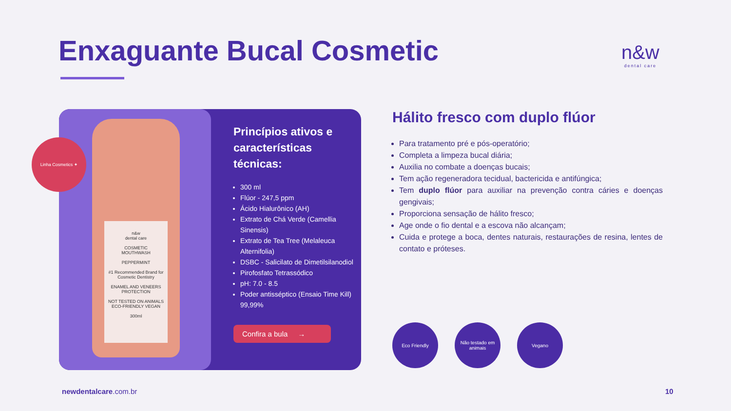Enxaguante Bucal Cosmetic n&w
dental care
n&w
dental care
COSMETIC
MOUTHWASH
PEPPERMINT
#1 Recommended Brand for Cosmetic Dentistry
ENAMEL AND VENEERS PROTECTION
NOT TESTED ON ANIMALS ECO-FRIENDLY VEGAN
300ml
Princípios ativos e características técnicas:
300 ml
Flúor - 247,5 ppm
Ácido Hialurônico (AH)
Extrato de Chá Verde (Camellia Sinensis)
Extrato de Tea Tree (Melaleuca Alternifolia)
DSBC - Salicilato de Dimetilsilanodiol
Pirofosfato Tetrassódico
pH: 7.0 - 8.5
Poder antisséptico (Ensaio Time Kill) 99,99%
Confira a bula →
Linha Cosmetics ✦
Hálito fresco com duplo flúor
Para tratamento pré e pós-operatório;
Completa a limpeza bucal diária;
Auxilia no combate a doenças bucais;
Tem ação regeneradora tecidual, bactericida e antifúngica;
Tem duplo flúor para auxiliar na prevenção contra cáries e doenças gengivais;
Proporciona sensação de hálito fresco;
Age onde o fio dental e a escova não alcançam;
Cuida e protege a boca, dentes naturais, restaurações de resina, lentes de contato e próteses.
Eco Friendly Não testado em animais
Vegano
newdentalcare.com.br 10